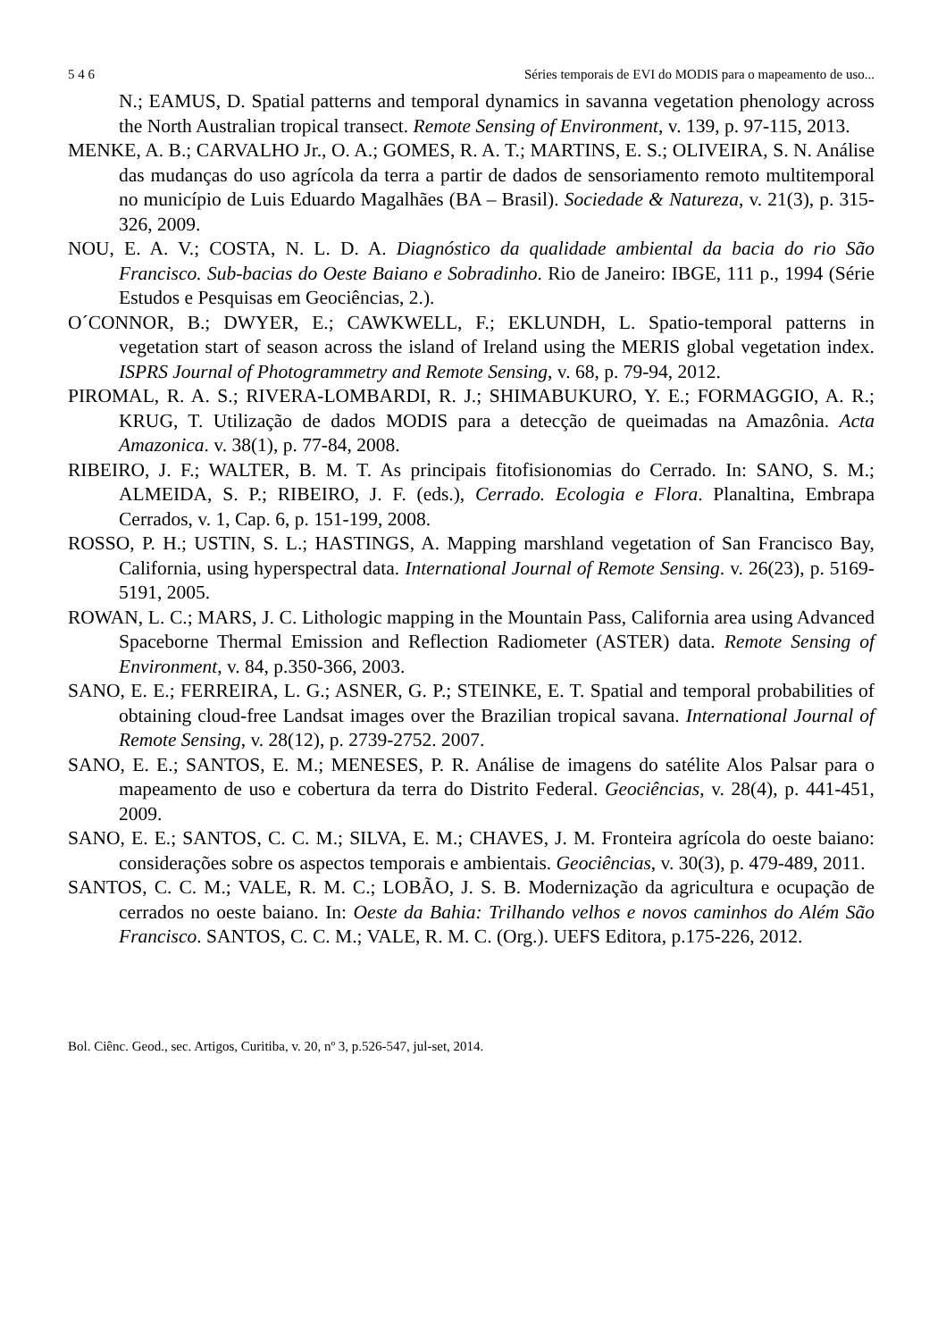5 4 6 Séries temporais de EVI do MODIS para o mapeamento de uso...
N.; EAMUS, D. Spatial patterns and temporal dynamics in savanna vegetation phenology across the North Australian tropical transect. Remote Sensing of Environment, v. 139, p. 97-115, 2013.
MENKE, A. B.; CARVALHO Jr., O. A.; GOMES, R. A. T.; MARTINS, E. S.; OLIVEIRA, S. N. Análise das mudanças do uso agrícola da terra a partir de dados de sensoriamento remoto multitemporal no município de Luis Eduardo Magalhães (BA – Brasil). Sociedade & Natureza, v. 21(3), p. 315-326, 2009.
NOU, E. A. V.; COSTA, N. L. D. A. Diagnóstico da qualidade ambiental da bacia do rio São Francisco. Sub-bacias do Oeste Baiano e Sobradinho. Rio de Janeiro: IBGE, 111 p., 1994 (Série Estudos e Pesquisas em Geociências, 2.).
O´CONNOR, B.; DWYER, E.; CAWKWELL, F.; EKLUNDH, L. Spatio-temporal patterns in vegetation start of season across the island of Ireland using the MERIS global vegetation index. ISPRS Journal of Photogrammetry and Remote Sensing, v. 68, p. 79-94, 2012.
PIROMAL, R. A. S.; RIVERA-LOMBARDI, R. J.; SHIMABUKURO, Y. E.; FORMAGGIO, A. R.; KRUG, T. Utilização de dados MODIS para a detecção de queimadas na Amazônia. Acta Amazonica. v. 38(1), p. 77-84, 2008.
RIBEIRO, J. F.; WALTER, B. M. T. As principais fitofisionomias do Cerrado. In: SANO, S. M.; ALMEIDA, S. P.; RIBEIRO, J. F. (eds.), Cerrado. Ecologia e Flora. Planaltina, Embrapa Cerrados, v. 1, Cap. 6, p. 151-199, 2008.
ROSSO, P. H.; USTIN, S. L.; HASTINGS, A. Mapping marshland vegetation of San Francisco Bay, California, using hyperspectral data. International Journal of Remote Sensing. v. 26(23), p. 5169-5191, 2005.
ROWAN, L. C.; MARS, J. C. Lithologic mapping in the Mountain Pass, California area using Advanced Spaceborne Thermal Emission and Reflection Radiometer (ASTER) data. Remote Sensing of Environment, v. 84, p.350-366, 2003.
SANO, E. E.; FERREIRA, L. G.; ASNER, G. P.; STEINKE, E. T. Spatial and temporal probabilities of obtaining cloud-free Landsat images over the Brazilian tropical savana. International Journal of Remote Sensing, v. 28(12), p. 2739-2752. 2007.
SANO, E. E.; SANTOS, E. M.; MENESES, P. R. Análise de imagens do satélite Alos Palsar para o mapeamento de uso e cobertura da terra do Distrito Federal. Geociências, v. 28(4), p. 441-451, 2009.
SANO, E. E.; SANTOS, C. C. M.; SILVA, E. M.; CHAVES, J. M. Fronteira agrícola do oeste baiano: considerações sobre os aspectos temporais e ambientais. Geociências, v. 30(3), p. 479-489, 2011.
SANTOS, C. C. M.; VALE, R. M. C.; LOBÃO, J. S. B. Modernização da agricultura e ocupação de cerrados no oeste baiano. In: Oeste da Bahia: Trilhando velhos e novos caminhos do Além São Francisco. SANTOS, C. C. M.; VALE, R. M. C. (Org.). UEFS Editora, p.175-226, 2012.
Bol. Ciênc. Geod., sec. Artigos, Curitiba, v. 20, nº 3, p.526-547, jul-set, 2014.